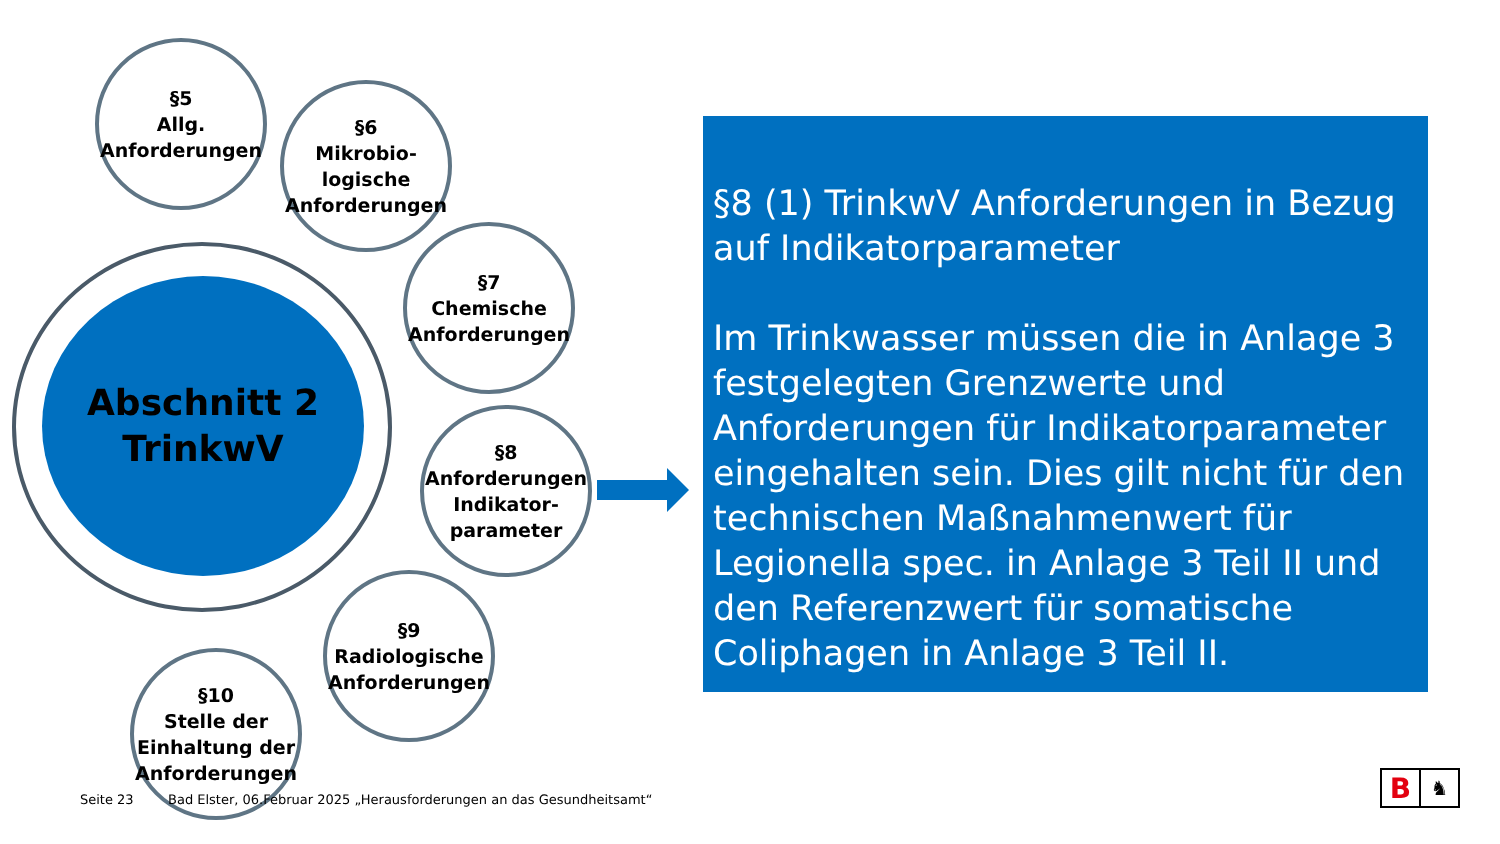Abschnitt 2
TrinkwV
§5
Allg.
Anforderungen
§6
Mikrobio-
logische
Anforderungen
§7
Chemische
Anforderungen
§8
Anforderungen
Indikator-
parameter
§9
Radiologische
Anforderungen
§10
Stelle der
Einhaltung der
Anforderungen
§8 (1) TrinkwV Anforderungen in Bezug auf Indikatorparameter
Im Trinkwasser müssen die in Anlage 3 festgelegten Grenzwerte und Anforderungen für Indikatorparameter eingehalten sein. Dies gilt nicht für den technischen Maßnahmenwert für Legionella spec. in Anlage 3 Teil II und den Referenzwert für somatische Coliphagen in Anlage 3 Teil II.
Seite 23
Bad Elster, 06.Februar 2025 „Herausforderungen an das Gesundheitsamt“
B ♞